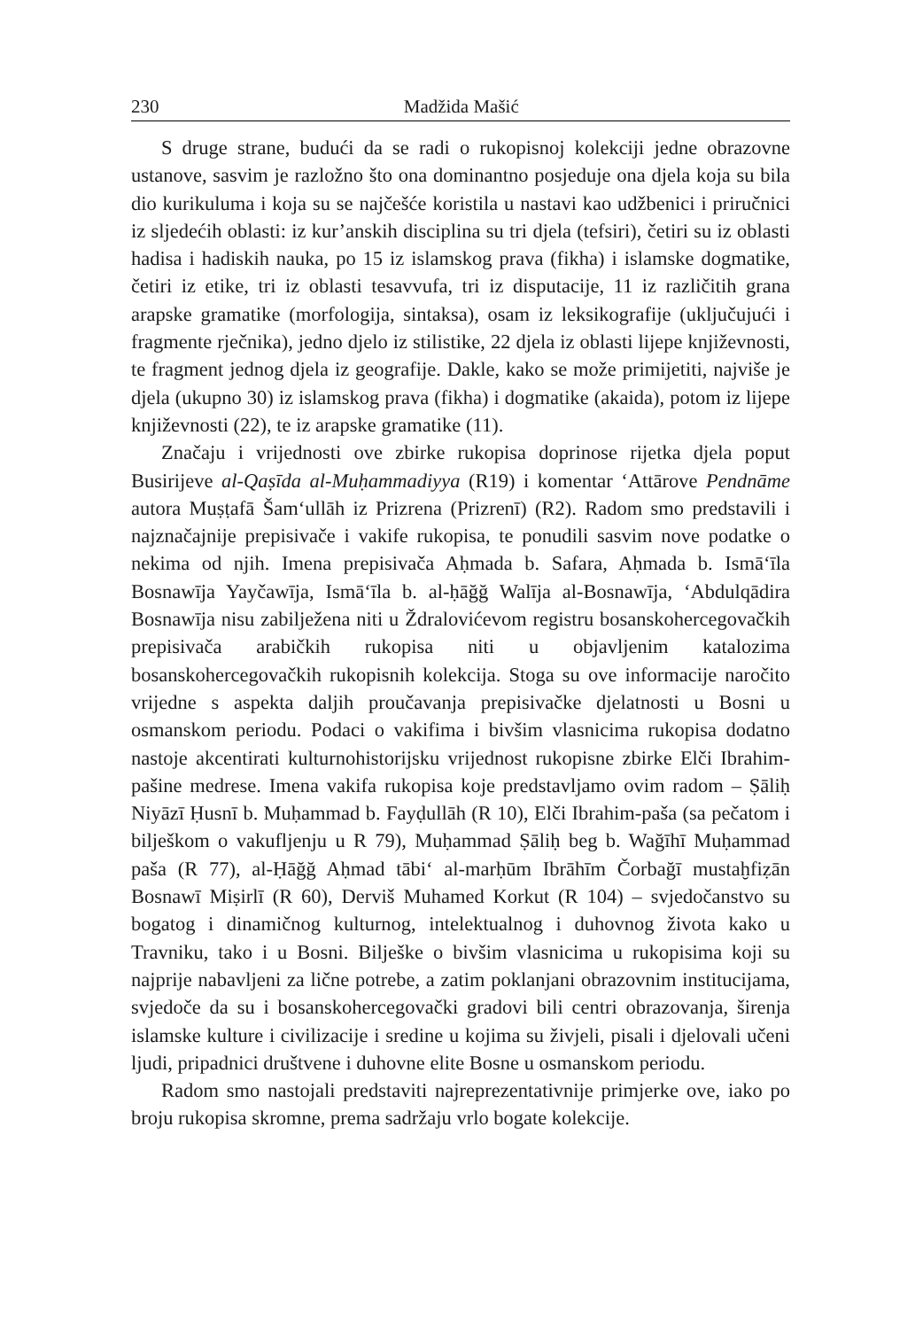230 Madžida Mašić
S druge strane, budući da se radi o rukopisnoj kolekciji jedne obrazovne ustanove, sasvim je razložno što ona dominantno posjeduje ona djela koja su bila dio kurikuluma i koja su se najčešće koristila u nastavi kao udžbenici i priručnici iz sljedećih oblasti: iz kur’anskih disciplina su tri djela (tefsiri), četiri su iz oblasti hadisa i hadiskih nauka, po 15 iz islamskog prava (fikha) i islamske dogmatike, četiri iz etike, tri iz oblasti tesavvufa, tri iz disputacije, 11 iz različitih grana arapske gramatike (morfologija, sintaksa), osam iz leksikografije (uključujući i fragmente rječnika), jedno djelo iz stilistike, 22 djela iz oblasti lijepe književnosti, te fragment jednog djela iz geografije. Dakle, kako se može primijetiti, najviše je djela (ukupno 30) iz islamskog prava (fikha) i dogmatike (akaida), potom iz lijepe književnosti (22), te iz arapske gramatike (11).
Značaju i vrijednosti ove zbirke rukopisa doprinose rijetka djela poput Busirijeve al-Qaṣīda al-Muḥammadiyya (R19) i komentar ‘Attārove Pendnāme autora Muṣṭafā Šam‘ullāh iz Prizrena (Prizrenī) (R2). Radom smo predstavili i najznačajnije prepisivače i vakife rukopisa, te ponudili sasvim nove podatke o nekima od njih. Imena prepisivača Aḥmada b. Safara, Aḥmada b. Ismā‘īla Bosnawīja Yayčawīja, Ismā‘īla b. al-ḥāğğ Walīja al-Bosnawīja, ‘Abdulqādira Bosnawīja nisu zabilježena niti u Ždralovićevom registru bosanskohercegovačkih prepisivača arabičkih rukopisa niti u objavljenim katalozima bosanskohercegovačkih rukopisnih kolekcija. Stoga su ove informacije naročito vrijedne s aspekta daljih proučavanja prepisivačke djelatnosti u Bosni u osmanskom periodu. Podaci o vakifima i bivšim vlasnicima rukopisa dodatno nastoje akcentirati kulturnohistorijsku vrijednost rukopisne zbirke Elči Ibrahim-pašine medrese. Imena vakifa rukopisa koje predstavljamo ovim radom – Ṣāliḥ Niyāzī Ḥusnī b. Muḥammad b. Fayḍullāh (R 10), Elči Ibrahim-paša (sa pečatom i bilješkom o vakufljenju u R 79), Muḥammad Ṣāliḥ beg b. Wağīhī Muḥammad paša (R 77), al-Ḥāğğ Aḥmad tābi‘ al-marḥūm Ibrāhīm Čorbağī mustaḫfiẓān Bosnawī Miṣirlī (R 60), Derviš Muhamed Korkut (R 104) – svjedočanstvo su bogatog i dinamičnog kulturnog, intelektualnog i duhovnog života kako u Travniku, tako i u Bosni. Bilješke o bivšim vlasnicima u rukopisima koji su najprije nabavljeni za lične potrebe, a zatim poklanjani obrazovnim institucijama, svjedoče da su i bosanskohercegovački gradovi bili centri obrazovanja, širenja islamske kulture i civilizacije i sredine u kojima su živjeli, pisali i djelovali učeni ljudi, pripadnici društvene i duhovne elite Bosne u osmanskom periodu.
Radom smo nastojali predstaviti najreprezentativnije primjerke ove, iako po broju rukopisa skromne, prema sadržaju vrlo bogate kolekcije.